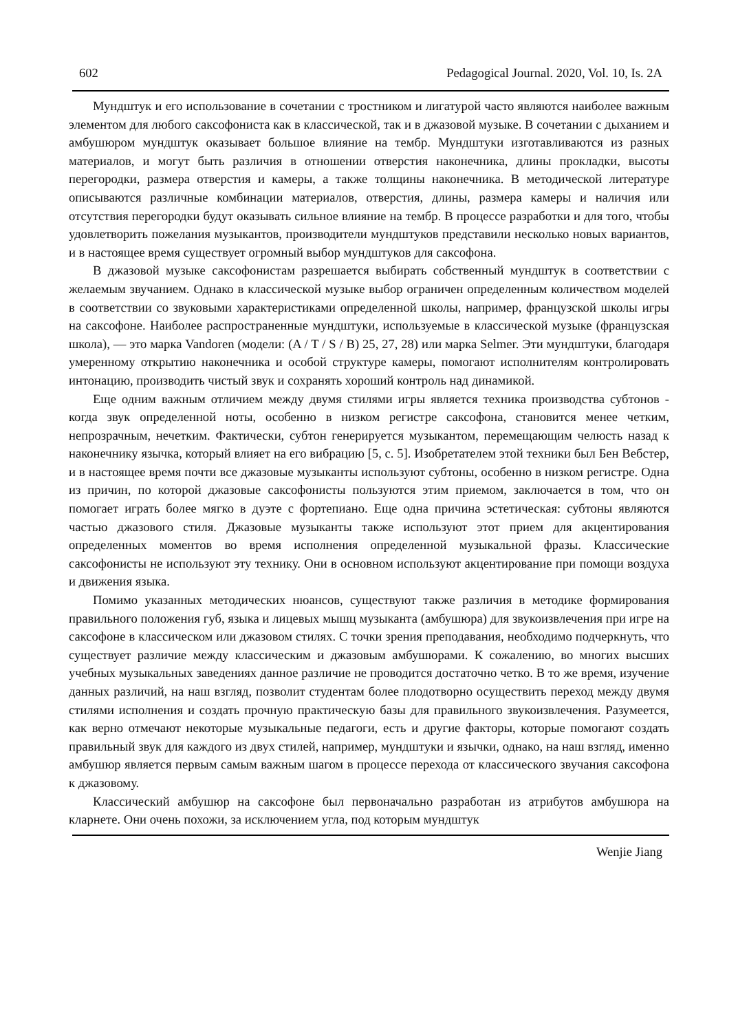602 Pedagogical Journal. 2020, Vol. 10, Is. 2A
Мундштук и его использование в сочетании с тростником и лигатурой часто являются наиболее важным элементом для любого саксофониста как в классической, так и в джазовой музыке. В сочетании с дыханием и амбушюром мундштук оказывает большое влияние на тембр. Мундштуки изготавливаются из разных материалов, и могут быть различия в отношении отверстия наконечника, длины прокладки, высоты перегородки, размера отверстия и камеры, а также толщины наконечника. В методической литературе описываются различные комбинации материалов, отверстия, длины, размера камеры и наличия или отсутствия перегородки будут оказывать сильное влияние на тембр. В процессе разработки и для того, чтобы удовлетворить пожелания музыкантов, производители мундштуков представили несколько новых вариантов, и в настоящее время существует огромный выбор мундштуков для саксофона.
В джазовой музыке саксофонистам разрешается выбирать собственный мундштук в соответствии с желаемым звучанием. Однако в классической музыке выбор ограничен определенным количеством моделей в соответствии со звуковыми характеристиками определенной школы, например, французской школы игры на саксофоне. Наиболее распространенные мундштуки, используемые в классической музыке (французская школа), — это марка Vandoren (модели: (A / T / S / B) 25, 27, 28) или марка Selmer. Эти мундштуки, благодаря умеренному открытию наконечника и особой структуре камеры, помогают исполнителям контролировать интонацию, производить чистый звук и сохранять хороший контроль над динамикой.
Еще одним важным отличием между двумя стилями игры является техника производства субтонов - когда звук определенной ноты, особенно в низком регистре саксофона, становится менее четким, непрозрачным, нечетким. Фактически, субтон генерируется музыкантом, перемещающим челюсть назад к наконечнику язычка, который влияет на его вибрацию [5, с. 5]. Изобретателем этой техники был Бен Вебстер, и в настоящее время почти все джазовые музыканты используют субтоны, особенно в низком регистре. Одна из причин, по которой джазовые саксофонисты пользуются этим приемом, заключается в том, что он помогает играть более мягко в дуэте с фортепиано. Еще одна причина эстетическая: субтоны являются частью джазового стиля. Джазовые музыканты также используют этот прием для акцентирования определенных моментов во время исполнения определенной музыкальной фразы. Классические саксофонисты не используют эту технику. Они в основном используют акцентирование при помощи воздуха и движения языка.
Помимо указанных методических нюансов, существуют также различия в методике формирования правильного положения губ, языка и лицевых мышц музыканта (амбушюра) для звукоизвлечения при игре на саксофоне в классическом или джазовом стилях. С точки зрения преподавания, необходимо подчеркнуть, что существует различие между классическим и джазовым амбушюрами. К сожалению, во многих высших учебных музыкальных заведениях данное различие не проводится достаточно четко. В то же время, изучение данных различий, на наш взгляд, позволит студентам более плодотворно осуществить переход между двумя стилями исполнения и создать прочную практическую базы для правильного звукоизвлечения. Разумеется, как верно отмечают некоторые музыкальные педагоги, есть и другие факторы, которые помогают создать правильный звук для каждого из двух стилей, например, мундштуки и язычки, однако, на наш взгляд, именно амбушюр является первым самым важным шагом в процессе перехода от классического звучания саксофона к джазовому.
Классический амбушюр на саксофоне был первоначально разработан из атрибутов амбушюра на кларнете. Они очень похожи, за исключением угла, под которым мундштук
Wenjie Jiang